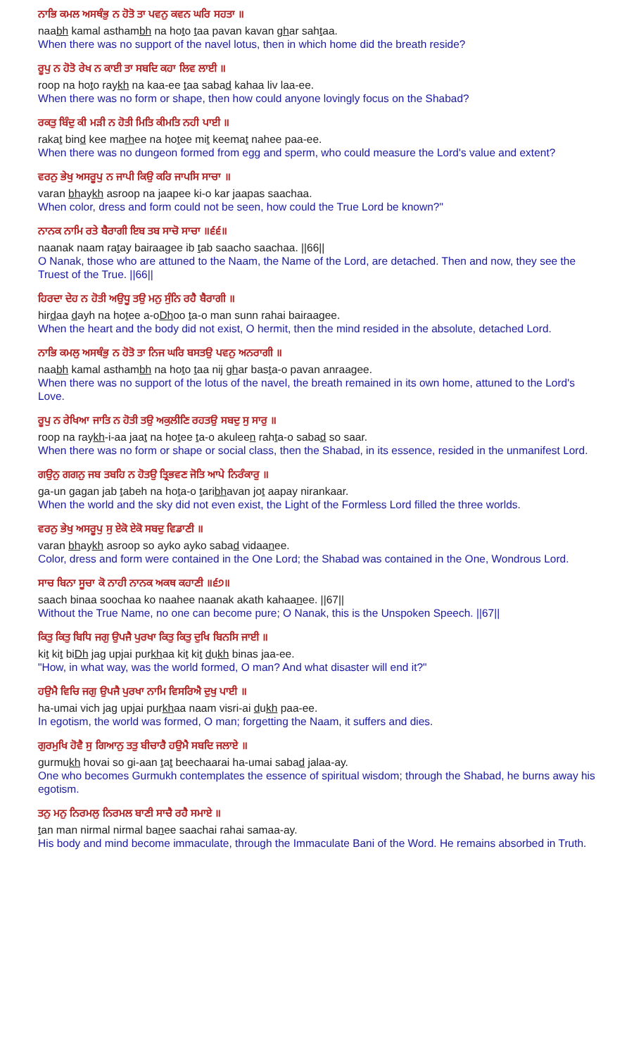ਨਾਭਿ ਕਮਲ ਅਸਥੰਭੁ ਨ ਹੋਤੋ ਤਾ ਪਵਨੁ ਕਵਨ ਘਰਿ ਸਹਤਾ ॥
naabh kamal asthambh na hoto taa pavan kavan ghar sahtaa.
When there was no support of the navel lotus, then in which home did the breath reside?
ਰੂਪੁ ਨ ਹੋਤੋ ਰੇਖ ਨ ਕਾਈ ਤਾ ਸਬਦਿ ਕਹਾ ਲਿਵ ਲਾਈ ॥
roop na hoto raykh na kaa-ee taa sabad kahaa liv laa-ee.
When there was no form or shape, then how could anyone lovingly focus on the Shabad?
ਰਕਤੁ ਬਿੰਦੁ ਕੀ ਮੜੀ ਨ ਹੋਤੀ ਮਿਤਿ ਕੀਮਤਿ ਨਹੀ ਪਾਈ ॥
rakat bind kee marhee na hotee mit keemat nahee paa-ee.
When there was no dungeon formed from egg and sperm, who could measure the Lord's value and extent?
ਵਰਨੁ ਭੇਖੁ ਅਸਰੂਪੁ ਨ ਜਾਪੀ ਕਿਉ ਕਰਿ ਜਾਪਸਿ ਸਾਚਾ ॥
varan bhaykh asroop na jaapee ki-o kar jaapas saachaa.
When color, dress and form could not be seen, how could the True Lord be known?"
ਨਾਨਕ ਨਾਮਿ ਰਤੇ ਬੈਰਾਗੀ ਇਬ ਤਬ ਸਾਚੋ ਸਾਚਾ ॥੬੬॥
naanak naam ratay bairaagee ib tab saacho saachaa. ||66||
O Nanak, those who are attuned to the Naam, the Name of the Lord, are detached. Then and now, they see the Truest of the True. ||66||
ਹਿਰਦਾ ਦੇਹ ਨ ਹੋਤੀ ਅਉਧੂ ਤਉ ਮਨੁ ਸੁੰਨਿ ਰਹੈ ਬੈਰਾਗੀ ॥
hirdaa dayh na hotee a-oDhoo ta-o man sunn rahai bairaagee.
When the heart and the body did not exist, O hermit, then the mind resided in the absolute, detached Lord.
ਨਾਭਿ ਕਮਲੁ ਅਸਥੰਭੁ ਨ ਹੋਤੋ ਤਾ ਨਿਜ ਘਰਿ ਬਸਤਉ ਪਵਨੁ ਅਨਰਾਗੀ ॥
naabh kamal asthambh na hoto taa nij ghar basta-o pavan anraagee.
When there was no support of the lotus of the navel, the breath remained in its own home, attuned to the Lord's Love.
ਰੂਪੁ ਨ ਰੇਖਿਆ ਜਾਤਿ ਨ ਹੋਤੀ ਤਉ ਅਕੁਲੀਣਿ ਰਹਤਉ ਸਬਦੁ ਸੁ ਸਾਰੁ ॥
roop na raykh-i-aa jaat na hotee ta-o akuleen rahta-o sabad so saar.
When there was no form or shape or social class, then the Shabad, in its essence, resided in the unmanifest Lord.
ਗਉਨੁ ਗਗਨੁ ਜਬ ਤਬਹਿ ਨ ਹੋਤਉ ਤ੍ਰਿਭਵਣ ਜੋਤਿ ਆਪੇ ਨਿਰੰਕਾਰੁ ॥
ga-un gagan jab tabeh na hota-o taribhavan jot aapay nirankaar.
When the world and the sky did not even exist, the Light of the Formless Lord filled the three worlds.
ਵਰਨੁ ਭੇਖੁ ਅਸਰੂਪੁ ਸੁ ਏਕੋ ਏਕੋ ਸਬਦੁ ਵਿਡਾਣੀ ॥
varan bhaykh asroop so ayko ayko sabad vidaanee.
Color, dress and form were contained in the One Lord; the Shabad was contained in the One, Wondrous Lord.
ਸਾਚ ਬਿਨਾ ਸੂਚਾ ਕੋ ਨਾਹੀ ਨਾਨਕ ਅਕਥ ਕਹਾਣੀ ॥੬੭॥
saach binaa soochaa ko naahee naanak akath kahaanee. ||67||
Without the True Name, no one can become pure; O Nanak, this is the Unspoken Speech. ||67||
ਕਿਤੁ ਕਿਤੁ ਬਿਧਿ ਜਗੁ ਉਪਜੈ ਪੁਰਖਾ ਕਿਤੁ ਕਿਤੁ ਦੁਖਿ ਬਿਨਸਿ ਜਾਈ ॥
kit kit biDh jag upjai purkhaa kit kit dukh binas jaa-ee.
"How, in what way, was the world formed, O man? And what disaster will end it?"
ਹਉਮੈ ਵਿਚਿ ਜਗੁ ਉਪਜੈ ਪੁਰਖਾ ਨਾਮਿ ਵਿਸਰਿਐ ਦੁਖੁ ਪਾਈ ॥
ha-umai vich jag upjai purkhaa naam visri-ai dukh paa-ee.
In egotism, the world was formed, O man; forgetting the Naam, it suffers and dies.
ਗੁਰਮੁਖਿ ਹੋਵੈ ਸੁ ਗਿਆਨੁ ਤਤੁ ਬੀਚਾਰੈ ਹਉਮੈ ਸਬਦਿ ਜਲਾਏ ॥
gurmukh hovai so gi-aan tat beechaarai ha-umai sabad jalaa-ay.
One who becomes Gurmukh contemplates the essence of spiritual wisdom; through the Shabad, he burns away his egotism.
ਤਨੁ ਮਨੁ ਨਿਰਮਲੁ ਨਿਰਮਲ ਬਾਣੀ ਸਾਚੈ ਰਹੈ ਸਮਾਏ ॥
tan man nirmal nirmal banee saachai rahai samaa-ay.
His body and mind become immaculate, through the Immaculate Bani of the Word. He remains absorbed in Truth.